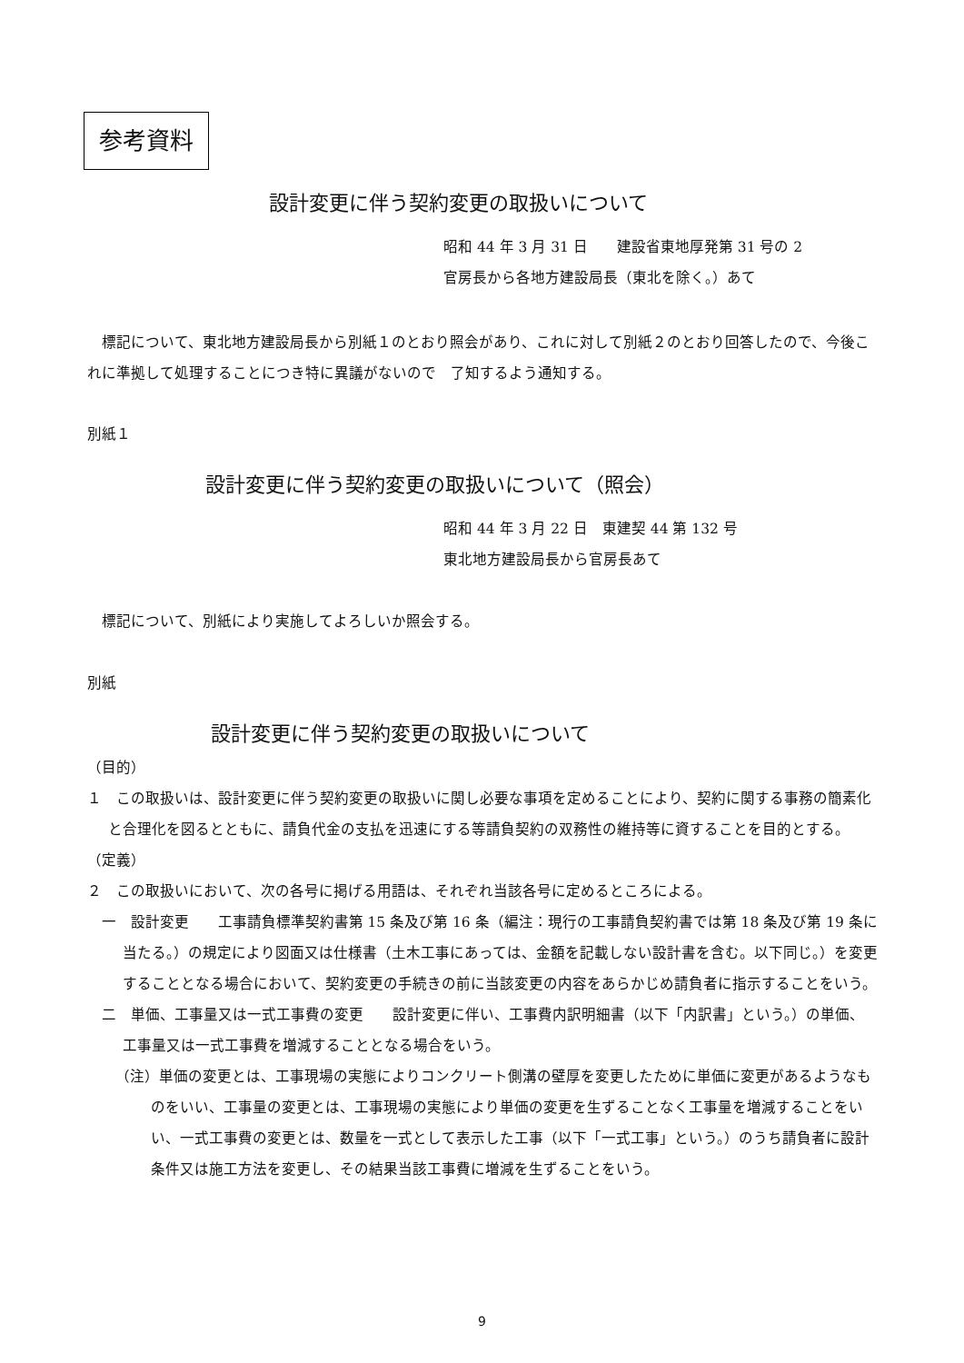参考資料
設計変更に伴う契約変更の取扱いについて
昭和 44 年 3 月 31 日　　建設省東地厚発第 31 号の 2
官房長から各地方建設局長（東北を除く。）あて
標記について、東北地方建設局長から別紙１のとおり照会があり、これに対して別紙２のとおり回答したので、今後これに準拠して処理することにつき特に異議がないので　了知するよう通知する。
別紙１
設計変更に伴う契約変更の取扱いについて（照会）
昭和 44 年 3 月 22 日　東建契 44 第 132 号
東北地方建設局長から官房長あて
標記について、別紙により実施してよろしいか照会する。
別紙
設計変更に伴う契約変更の取扱いについて
（目的）
１　この取扱いは、設計変更に伴う契約変更の取扱いに関し必要な事項を定めることにより、契約に関する事務の簡素化と合理化を図るとともに、請負代金の支払を迅速にする等請負契約の双務性の維持等に資することを目的とする。
（定義）
２　この取扱いにおいて、次の各号に掲げる用語は、それぞれ当該各号に定めるところによる。
一　設計変更　　工事請負標準契約書第 15 条及び第 16 条（編注：現行の工事請負契約書では第 18 条及び第 19 条に当たる。）の規定により図面又は仕様書（土木工事にあっては、金額を記載しない設計書を含む。以下同じ。）を変更することとなる場合において、契約変更の手続きの前に当該変更の内容をあらかじめ請負者に指示することをいう。
二　単価、工事量又は一式工事費の変更　　設計変更に伴い、工事費内訳明細書（以下「内訳書」という。）の単価、工事量又は一式工事費を増減することとなる場合をいう。
（注）単価の変更とは、工事現場の実態によりコンクリート側溝の壁厚を変更したために単価に変更があるようなものをいい、工事量の変更とは、工事現場の実態により単価の変更を生ずることなく工事量を増減することをいい、一式工事費の変更とは、数量を一式として表示した工事（以下「一式工事」という。）のうち請負者に設計条件又は施工方法を変更し、その結果当該工事費に増減を生ずることをいう。
9